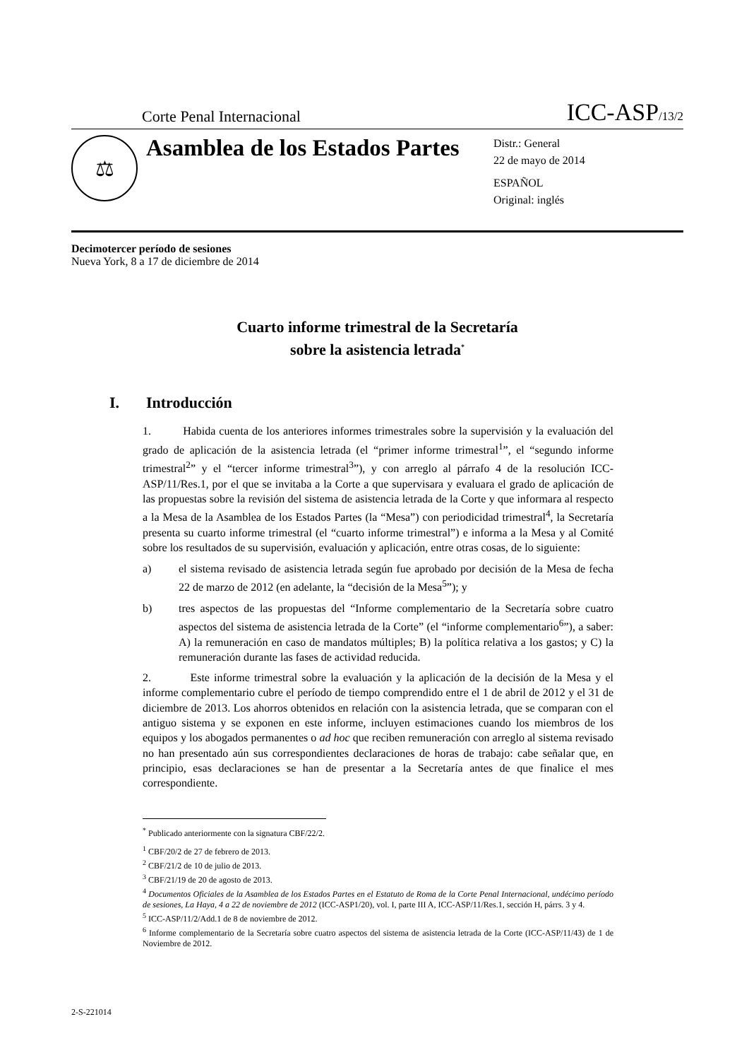Corte Penal Internacional ICC-ASP/13/2
⚖
Asamblea de los Estados Partes
Distr.: General
22 de mayo de 2014
ESPAÑOL
Original: inglés
Decimotercer período de sesiones
Nueva York, 8 a 17 de diciembre de 2014
Cuarto informe trimestral de la Secretaría
sobre la asistencia letrada<sup>*</sup>
I. Introducción
1. Habida cuenta de los anteriores informes trimestrales sobre la supervisión y la evaluación del grado de aplicación de la asistencia letrada (el “primer informe trimestral<sup>1</sup>”, el “segundo informe trimestral<sup>2</sup>” y el “tercer informe trimestral<sup>3</sup>”), y con arreglo al párrafo 4 de la resolución ICC-ASP/11/Res.1, por el que se invitaba a la Corte a que supervisara y evaluara el grado de aplicación de las propuestas sobre la revisión del sistema de asistencia letrada de la Corte y que informara al respecto a la Mesa de la Asamblea de los Estados Partes (la “Mesa”) con periodicidad trimestral<sup>4</sup>, la Secretaría presenta su cuarto informe trimestral (el “cuarto informe trimestral”) e informa a la Mesa y al Comité sobre los resultados de su supervisión, evaluación y aplicación, entre otras cosas, de lo siguiente:
a) el sistema revisado de asistencia letrada según fue aprobado por decisión de la Mesa de fecha 22 de marzo de 2012 (en adelante, la “decisión de la Mesa<sup>5</sup>”); y
b) tres aspectos de las propuestas del “Informe complementario de la Secretaría sobre cuatro aspectos del sistema de asistencia letrada de la Corte” (el “informe complementario<sup>6</sup>”), a saber: A) la remuneración en caso de mandatos múltiples; B) la política relativa a los gastos; y C) la remuneración durante las fases de actividad reducida.
2. Este informe trimestral sobre la evaluación y la aplicación de la decisión de la Mesa y el informe complementario cubre el período de tiempo comprendido entre el 1 de abril de 2012 y el 31 de diciembre de 2013. Los ahorros obtenidos en relación con la asistencia letrada, que se comparan con el antiguo sistema y se exponen en este informe, incluyen estimaciones cuando los miembros de los equipos y los abogados permanentes o ad hoc que reciben remuneración con arreglo al sistema revisado no han presentado aún sus correspondientes declaraciones de horas de trabajo: cabe señalar que, en principio, esas declaraciones se han de presentar a la Secretaría antes de que finalice el mes correspondiente.
<sup>*</sup> Publicado anteriormente con la signatura CBF/22/2.
<sup>1</sup> CBF/20/2 de 27 de febrero de 2013.
<sup>2</sup> CBF/21/2 de 10 de julio de 2013.
<sup>3</sup> CBF/21/19 de 20 de agosto de 2013.
<sup>4</sup> Documentos Oficiales de la Asamblea de los Estados Partes en el Estatuto de Roma de la Corte Penal Internacional, undécimo período de sesiones, La Haya, 4 a 22 de noviembre de 2012 (ICC-ASP1/20), vol. I, parte III A, ICC-ASP/11/Res.1, sección H, párrs. 3 y 4.
<sup>5</sup> ICC-ASP/11/2/Add.1 de 8 de noviembre de 2012.
<sup>6</sup> Informe complementario de la Secretaría sobre cuatro aspectos del sistema de asistencia letrada de la Corte (ICC-ASP/11/43) de 1 de Noviembre de 2012.
2-S-221014